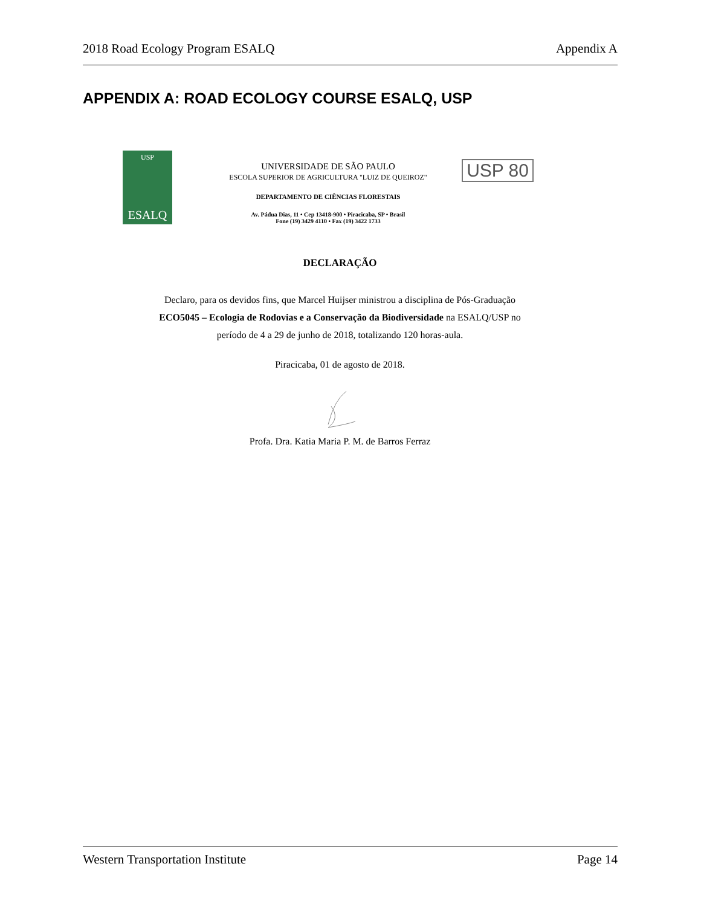2018 Road Ecology Program ESALQ Appendix A
APPENDIX A: ROAD ECOLOGY COURSE ESALQ, USP
USP
ESALQ
UNIVERSIDADE DE SÃO PAULO
ESCOLA SUPERIOR DE AGRICULTURA "LUIZ DE QUEIROZ"
DEPARTAMENTO DE CIÊNCIAS FLORESTAIS
Av. Pádua Dias, 11 • Cep 13418-900 • Piracicaba, SP • Brasil
Fone (19) 3429 4110 • Fax (19) 3422 1733
USP 80
DECLARAÇÃO
Declaro, para os devidos fins, que Marcel Huijser ministrou a disciplina de Pós-Graduação ECO5045 – Ecologia de Rodovias e a Conservação da Biodiversidade na ESALQ/USP no período de 4 a 29 de junho de 2018, totalizando 120 horas-aula.
Piracicaba, 01 de agosto de 2018.
Profa. Dra. Katia Maria P. M. de Barros Ferraz
Western Transportation Institute Page 14